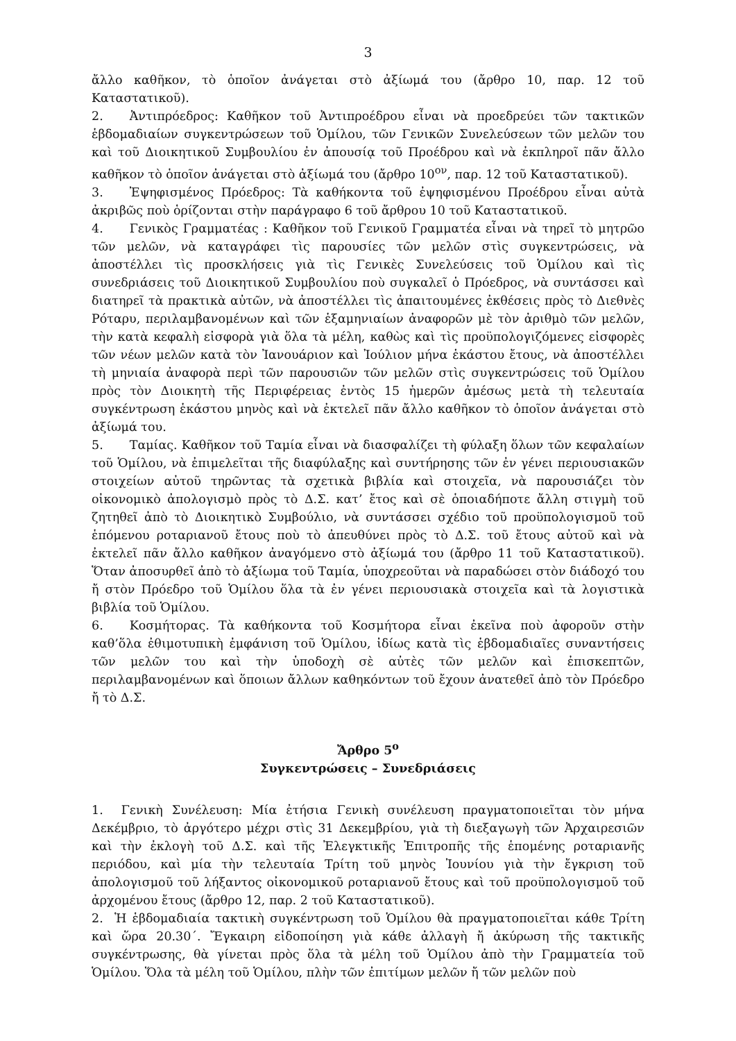3
ἄλλο καθῆκον, τὸ ὁποῖον ἀνάγεται στὸ ἀξίωμά του (ἄρθρο 10, παρ. 12 τοῦ Καταστατικοῦ).
2. Ἀντιπρόεδρος: Καθῆκον τοῦ Ἀντιπροέδρου εἶναι νὰ προεδρεύει τῶν τακτικῶν ἑβδομαδιαίων συγκεντρώσεων τοῦ Ὁμίλου, τῶν Γενικῶν Συνελεύσεων τῶν μελῶν του καὶ τοῦ Διοικητικοῦ Συμβουλίου ἐν ἀπουσίᾳ τοῦ Προέδρου καὶ νὰ ἐκπληροῖ πᾶν ἄλλο καθῆκον τὸ ὁποῖον ἀνάγεται στὸ ἀξίωμά του (ἄρθρο 10<sup>ον</sup>, παρ. 12 τοῦ Καταστατικοῦ).
3. Ἐψηφισμένος Πρόεδρος: Τὰ καθήκοντα τοῦ ἐψηφισμένου Προέδρου εἶναι αὐτὰ ἀκριβῶς ποὺ ὁρίζονται στὴν παράγραφο 6 τοῦ ἄρθρου 10 τοῦ Καταστατικοῦ.
4. Γενικὸς Γραμματέας : Καθῆκον τοῦ Γενικοῦ Γραμματέα εἶναι νὰ τηρεῖ τὸ μητρῶο τῶν μελῶν, νὰ καταγράφει τὶς παρουσίες τῶν μελῶν στὶς συγκεντρώσεις, νὰ ἀποστέλλει τὶς προσκλήσεις γιὰ τὶς Γενικὲς Συνελεύσεις τοῦ Ὁμίλου καὶ τὶς συνεδριάσεις τοῦ Διοικητικοῦ Συμβουλίου ποὺ συγκαλεῖ ὁ Πρόεδρος, νὰ συντάσσει καὶ διατηρεῖ τὰ πρακτικὰ αὐτῶν, νὰ ἀποστέλλει τὶς ἀπαιτουμένες ἐκθέσεις πρὸς τὸ Διεθνὲς Ρόταρυ, περιλαμβανομένων καὶ τῶν ἑξαμηνιαίων ἀναφορῶν μὲ τὸν ἀριθμὸ τῶν μελῶν, τὴν κατὰ κεφαλὴ εἰσφορὰ γιὰ ὅλα τὰ μέλη, καθὼς καὶ τὶς προϋπολογιζόμενες εἰσφορὲς τῶν νέων μελῶν κατὰ τὸν Ἰανουάριον καὶ Ἰούλιον μήνα ἑκάστου ἔτους, νὰ ἀποστέλλει τὴ μηνιαία ἀναφορὰ περὶ τῶν παρουσιῶν τῶν μελῶν στὶς συγκεντρώσεις τοῦ Ὁμίλου πρὸς τὸν Διοικητὴ τῆς Περιφέρειας ἐντὸς 15 ἡμερῶν ἀμέσως μετὰ τὴ τελευταία συγκέντρωση ἑκάστου μηνὸς καὶ νὰ ἐκτελεῖ πᾶν ἄλλο καθῆκον τὸ ὁποῖον ἀνάγεται στὸ ἀξίωμά του.
5. Ταμίας. Καθῆκον τοῦ Ταμία εἶναι νὰ διασφαλίζει τὴ φύλαξη ὅλων τῶν κεφαλαίων τοῦ Ὁμίλου, νὰ ἐπιμελεῖται τῆς διαφύλαξης καὶ συντήρησης τῶν ἐν γένει περιουσιακῶν στοιχείων αὐτοῦ τηρῶντας τὰ σχετικὰ βιβλία καὶ στοιχεῖα, νὰ παρουσιάζει τὸν οἰκονομικὸ ἀπολογισμὸ πρὸς τὸ Δ.Σ. κατ’ ἔτος καὶ σὲ ὁποιαδήποτε ἄλλη στιγμὴ τοῦ ζητηθεῖ ἀπὸ τὸ Διοικητικὸ Συμβούλιο, νὰ συντάσσει σχέδιο τοῦ προϋπολογισμοῦ τοῦ ἑπόμενου ροταριανοῦ ἔτους ποὺ τὸ ἀπευθύνει πρὸς τὸ Δ.Σ. τοῦ ἔτους αὐτοῦ καὶ νὰ ἐκτελεῖ πᾶν ἄλλο καθῆκον ἀναγόμενο στὸ ἀξίωμά του (ἄρθρο 11 τοῦ Καταστατικοῦ). Ὅταν ἀποσυρθεῖ ἀπὸ τὸ ἀξίωμα τοῦ Ταμία, ὑποχρεοῦται νὰ παραδώσει στὸν διάδοχό του ἤ στὸν Πρόεδρο τοῦ Ὁμίλου ὅλα τὰ ἐν γένει περιουσιακὰ στοιχεῖα καὶ τὰ λογιστικὰ βιβλία τοῦ Ὁμίλου.
6. Κοσμήτορας. Τὰ καθήκοντα τοῦ Κοσμήτορα εἶναι ἐκεῖνα ποὺ ἀφοροῦν στὴν καθ’ὅλα ἐθιμοτυπικὴ ἐμφάνιση τοῦ Ὁμίλου, ἰδίως κατὰ τὶς ἑβδομαδιαῖες συναντήσεις τῶν μελῶν του καὶ τὴν ὑποδοχὴ σὲ αὐτὲς τῶν μελῶν καὶ ἐπισκεπτῶν, περιλαμβανομένων καὶ ὅποιων ἄλλων καθηκόντων τοῦ ἔχουν ἀνατεθεῖ ἀπὸ τὸν Πρόεδρο ἤ τὸ Δ.Σ.
Ἄρθρο 5<sup>ο</sup>
Συγκεντρώσεις – Συνεδριάσεις
1. Γενικὴ Συνέλευση: Μία ἐτήσια Γενικὴ συνέλευση πραγματοποιεῖται τὸν μήνα Δεκέμβριο, τὸ ἀργότερο μέχρι στὶς 31 Δεκεμβρίου, γιὰ τὴ διεξαγωγὴ τῶν Ἀρχαιρεσιῶν καὶ τὴν ἐκλογὴ τοῦ Δ.Σ. καὶ τῆς Ἐλεγκτικῆς Ἐπιτροπῆς τῆς ἑπομένης ροταριανῆς περιόδου, καὶ μία τὴν τελευταία Τρίτη τοῦ μηνὸς Ἰουνίου γιὰ τὴν ἔγκριση τοῦ ἀπολογισμοῦ τοῦ λήξαντος οἰκονομικοῦ ροταριανοῦ ἔτους καὶ τοῦ προϋπολογισμοῦ τοῦ ἀρχομένου ἔτους (ἄρθρο 12, παρ. 2 τοῦ Καταστατικοῦ).
2. Ἡ ἑβδομαδιαία τακτικὴ συγκέντρωση τοῦ Ὁμίλου θὰ πραγματοποιεῖται κάθε Τρίτη καὶ ὥρα 20.30΄. Ἔγκαιρη εἰδοποίηση γιὰ κάθε ἀλλαγὴ ἤ ἀκύρωση τῆς τακτικῆς συγκέντρωσης, θὰ γίνεται πρὸς ὅλα τὰ μέλη τοῦ Ὁμίλου ἀπὸ τὴν Γραμματεία τοῦ Ὁμίλου. Ὅλα τὰ μέλη τοῦ Ὁμίλου, πλὴν τῶν ἐπιτίμων μελῶν ἤ τῶν μελῶν ποὺ